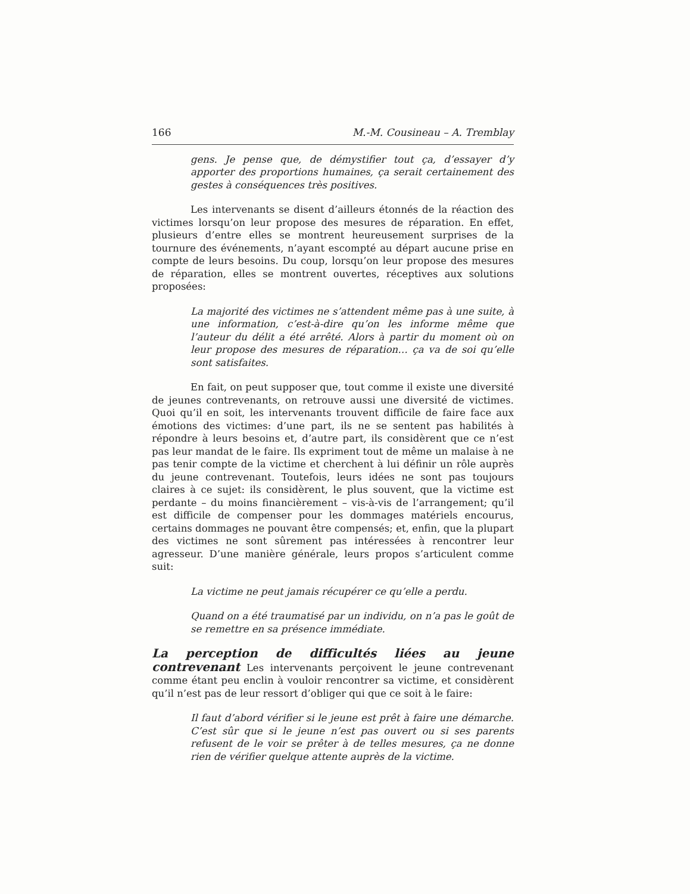166 M.-M. Cousineau – A. Tremblay
gens. Je pense que, de démystifier tout ça, d’essayer d’y apporter des proportions humaines, ça serait certainement des gestes à conséquences très positives.
Les intervenants se disent d’ailleurs étonnés de la réaction des victimes lorsqu’on leur propose des mesures de réparation. En effet, plusieurs d’entre elles se montrent heureusement surprises de la tournure des événements, n’ayant escompté au départ aucune prise en compte de leurs besoins. Du coup, lorsqu’on leur propose des mesures de réparation, elles se montrent ouvertes, réceptives aux solutions proposées:
La majorité des victimes ne s’attendent même pas à une suite, à une information, c’est-à-dire qu’on les informe même que l’auteur du délit a été arrêté. Alors à partir du moment où on leur propose des mesures de réparation… ça va de soi qu’elle sont satisfaites.
En fait, on peut supposer que, tout comme il existe une diversité de jeunes contrevenants, on retrouve aussi une diversité de victimes. Quoi qu’il en soit, les intervenants trouvent difficile de faire face aux émotions des victimes: d’une part, ils ne se sentent pas habilités à répondre à leurs besoins et, d’autre part, ils considèrent que ce n’est pas leur mandat de le faire. Ils expriment tout de même un malaise à ne pas tenir compte de la victime et cherchent à lui définir un rôle auprès du jeune contrevenant. Toutefois, leurs idées ne sont pas toujours claires à ce sujet: ils considèrent, le plus souvent, que la victime est perdante – du moins financièrement – vis-à-vis de l’arrangement; qu’il est difficile de compenser pour les dommages matériels encourus, certains dommages ne pouvant être compensés; et, enfin, que la plupart des victimes ne sont sûrement pas intéressées à rencontrer leur agresseur. D’une manière générale, leurs propos s’articulent comme suit:
La victime ne peut jamais récupérer ce qu’elle a perdu.
Quand on a été traumatisé par un individu, on n’a pas le goût de se remettre en sa présence immédiate.
La perception de difficultés liées au jeune contrevenant Les intervenants perçoivent le jeune contrevenant comme étant peu enclin à vouloir rencontrer sa victime, et considèrent qu’il n’est pas de leur ressort d’obliger qui que ce soit à le faire:
Il faut d’abord vérifier si le jeune est prêt à faire une démarche. C’est sûr que si le jeune n’est pas ouvert ou si ses parents refusent de le voir se prêter à de telles mesures, ça ne donne rien de vérifier quelque attente auprès de la victime.